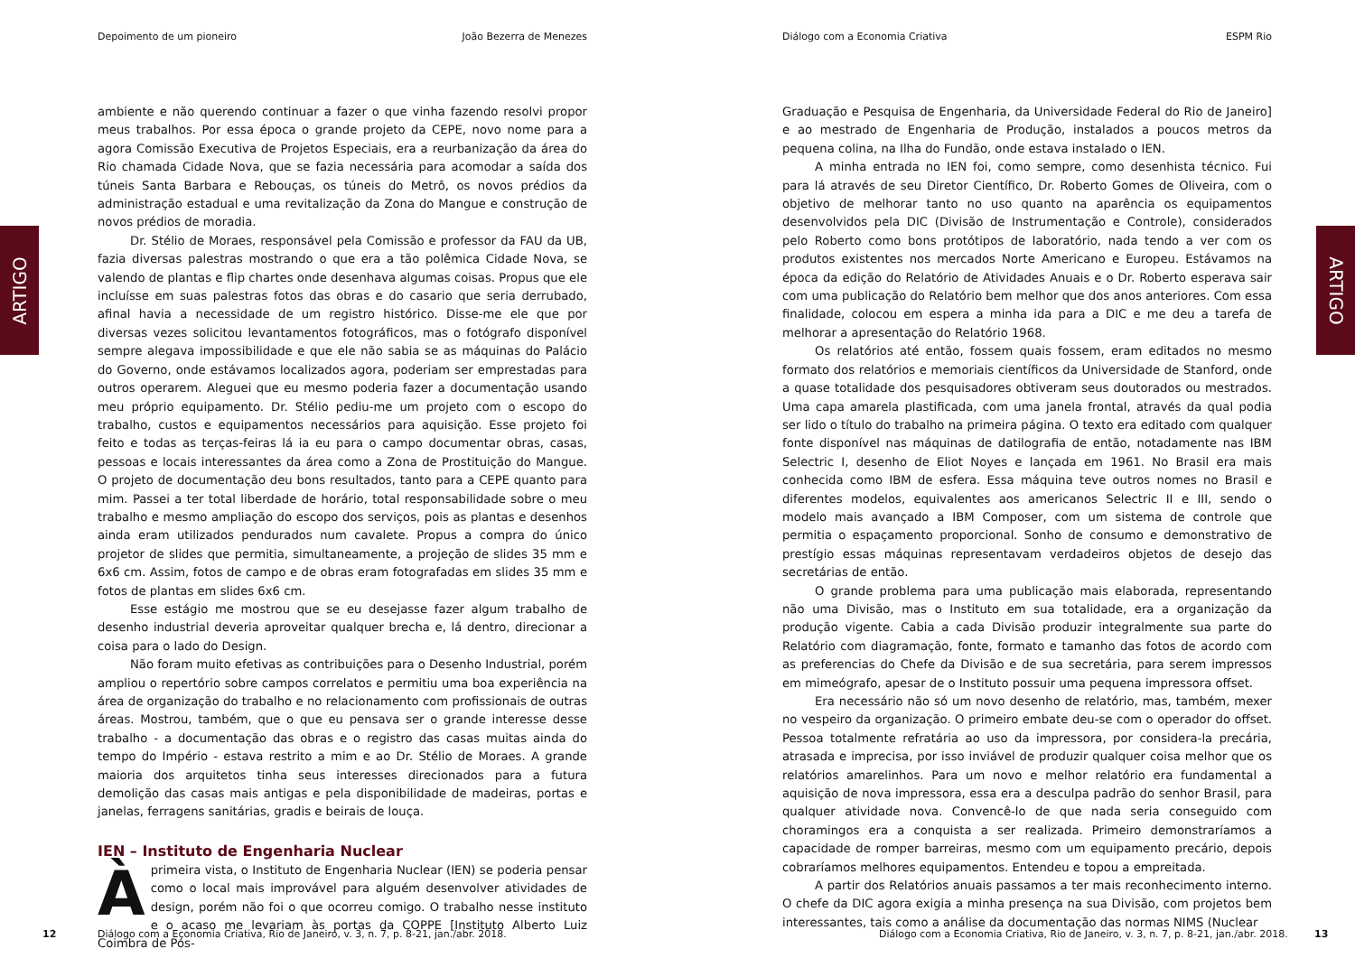ARTIGO
ARTIGO
Depoimento de um pioneiro João Bezerra de Menezes
ambiente e não querendo continuar a fazer o que vinha fazendo resolvi propor meus trabalhos. Por essa época o grande projeto da CEPE, novo nome para a agora Comissão Executiva de Projetos Especiais, era a reurbanização da área do Rio chamada Cidade Nova, que se fazia necessária para acomodar a saída dos túneis Santa Barbara e Rebouças, os túneis do Metrô, os novos prédios da administração estadual e uma revitalização da Zona do Mangue e construção de novos prédios de moradia.
Dr. Stélio de Moraes, responsável pela Comissão e professor da FAU da UB, fazia diversas palestras mostrando o que era a tão polêmica Cidade Nova, se valendo de plantas e flip chartes onde desenhava algumas coisas. Propus que ele incluísse em suas palestras fotos das obras e do casario que seria derrubado, afinal havia a necessidade de um registro histórico. Disse-me ele que por diversas vezes solicitou levantamentos fotográficos, mas o fotógrafo disponível sempre alegava impossibilidade e que ele não sabia se as máquinas do Palácio do Governo, onde estávamos localizados agora, poderiam ser emprestadas para outros operarem. Aleguei que eu mesmo poderia fazer a documentação usando meu próprio equipamento. Dr. Stélio pediu-me um projeto com o escopo do trabalho, custos e equipamentos necessários para aquisição. Esse projeto foi feito e todas as terças-feiras lá ia eu para o campo documentar obras, casas, pessoas e locais interessantes da área como a Zona de Prostituição do Mangue. O projeto de documentação deu bons resultados, tanto para a CEPE quanto para mim. Passei a ter total liberdade de horário, total responsabilidade sobre o meu trabalho e mesmo ampliação do escopo dos serviços, pois as plantas e desenhos ainda eram utilizados pendurados num cavalete. Propus a compra do único projetor de slides que permitia, simultaneamente, a projeção de slides 35 mm e 6x6 cm. Assim, fotos de campo e de obras eram fotografadas em slides 35 mm e fotos de plantas em slides 6x6 cm.
Esse estágio me mostrou que se eu desejasse fazer algum trabalho de desenho industrial deveria aproveitar qualquer brecha e, lá dentro, direcionar a coisa para o lado do Design.
Não foram muito efetivas as contribuições para o Desenho Industrial, porém ampliou o repertório sobre campos correlatos e permitiu uma boa experiência na área de organização do trabalho e no relacionamento com profissionais de outras áreas. Mostrou, também, que o que eu pensava ser o grande interesse desse trabalho - a documentação das obras e o registro das casas muitas ainda do tempo do Império - estava restrito a mim e ao Dr. Stélio de Moraes. A grande maioria dos arquitetos tinha seus interesses direcionados para a futura demolição das casas mais antigas e pela disponibilidade de madeiras, portas e janelas, ferragens sanitárias, gradis e beirais de louça.
IEN – Instituto de Engenharia Nuclear
À primeira vista, o Instituto de Engenharia Nuclear (IEN) se poderia pensar como o local mais improvável para alguém desenvolver atividades de design, porém não foi o que ocorreu comigo. O trabalho nesse instituto e o acaso me levariam às portas da COPPE [Instituto Alberto Luiz Coimbra de Pós-
12
Diálogo com a Economia Criativa, Rio de Janeiro, v. 3, n. 7, p. 8-21, jan./abr. 2018.
Diálogo com a Economia Criativa ESPM Rio
Graduação e Pesquisa de Engenharia, da Universidade Federal do Rio de Janeiro] e ao mestrado de Engenharia de Produção, instalados a poucos metros da pequena colina, na Ilha do Fundão, onde estava instalado o IEN.
A minha entrada no IEN foi, como sempre, como desenhista técnico. Fui para lá através de seu Diretor Científico, Dr. Roberto Gomes de Oliveira, com o objetivo de melhorar tanto no uso quanto na aparência os equipamentos desenvolvidos pela DIC (Divisão de Instrumentação e Controle), considerados pelo Roberto como bons protótipos de laboratório, nada tendo a ver com os produtos existentes nos mercados Norte Americano e Europeu. Estávamos na época da edição do Relatório de Atividades Anuais e o Dr. Roberto esperava sair com uma publicação do Relatório bem melhor que dos anos anteriores. Com essa finalidade, colocou em espera a minha ida para a DIC e me deu a tarefa de melhorar a apresentação do Relatório 1968.
Os relatórios até então, fossem quais fossem, eram editados no mesmo formato dos relatórios e memoriais científicos da Universidade de Stanford, onde a quase totalidade dos pesquisadores obtiveram seus doutorados ou mestrados. Uma capa amarela plastificada, com uma janela frontal, através da qual podia ser lido o título do trabalho na primeira página. O texto era editado com qualquer fonte disponível nas máquinas de datilografia de então, notadamente nas IBM Selectric I, desenho de Eliot Noyes e lançada em 1961. No Brasil era mais conhecida como IBM de esfera. Essa máquina teve outros nomes no Brasil e diferentes modelos, equivalentes aos americanos Selectric II e III, sendo o modelo mais avançado a IBM Composer, com um sistema de controle que permitia o espaçamento proporcional. Sonho de consumo e demonstrativo de prestígio essas máquinas representavam verdadeiros objetos de desejo das secretárias de então.
O grande problema para uma publicação mais elaborada, representando não uma Divisão, mas o Instituto em sua totalidade, era a organização da produção vigente. Cabia a cada Divisão produzir integralmente sua parte do Relatório com diagramação, fonte, formato e tamanho das fotos de acordo com as preferencias do Chefe da Divisão e de sua secretária, para serem impressos em mimeógrafo, apesar de o Instituto possuir uma pequena impressora offset.
Era necessário não só um novo desenho de relatório, mas, também, mexer no vespeiro da organização. O primeiro embate deu-se com o operador do offset. Pessoa totalmente refratária ao uso da impressora, por considera-la precária, atrasada e imprecisa, por isso inviável de produzir qualquer coisa melhor que os relatórios amarelinhos. Para um novo e melhor relatório era fundamental a aquisição de nova impressora, essa era a desculpa padrão do senhor Brasil, para qualquer atividade nova. Convencê-lo de que nada seria conseguido com choramingos era a conquista a ser realizada. Primeiro demonstraríamos a capacidade de romper barreiras, mesmo com um equipamento precário, depois cobraríamos melhores equipamentos. Entendeu e topou a empreitada.
A partir dos Relatórios anuais passamos a ter mais reconhecimento interno. O chefe da DIC agora exigia a minha presença na sua Divisão, com projetos bem interessantes, tais como a análise da documentação das normas NIMS (Nuclear
Diálogo com a Economia Criativa, Rio de Janeiro, v. 3, n. 7, p. 8-21, jan./abr. 2018.
13